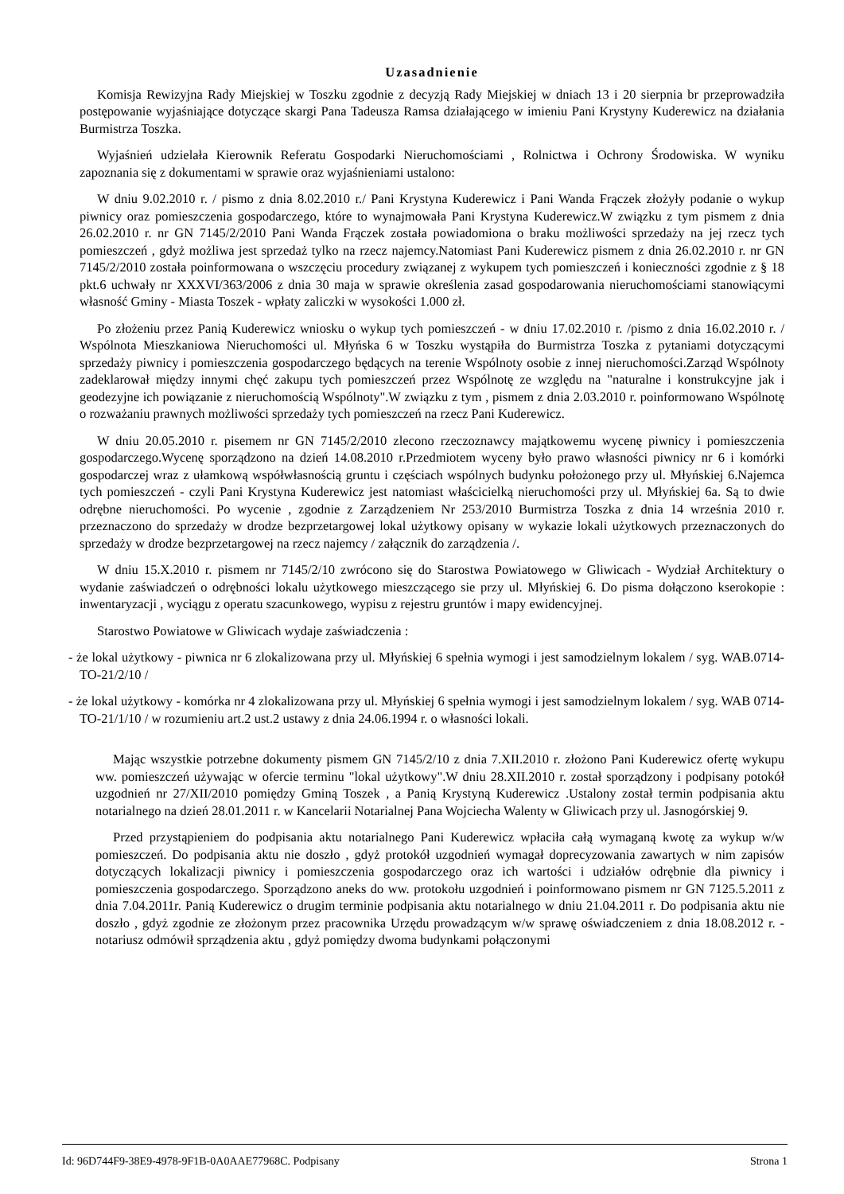Uzasadnienie
Komisja Rewizyjna Rady Miejskiej w Toszku zgodnie z decyzją Rady Miejskiej w dniach 13 i 20 sierpnia br przeprowadziła postępowanie wyjaśniające dotyczące skargi Pana Tadeusza Ramsa działającego w imieniu Pani Krystyny Kuderewicz na działania Burmistrza Toszka.
Wyjaśnień udzielała Kierownik Referatu Gospodarki Nieruchomościami , Rolnictwa i Ochrony Środowiska. W wyniku zapoznania się z dokumentami w sprawie oraz wyjaśnieniami ustalono:
W dniu 9.02.2010 r. / pismo z dnia 8.02.2010 r./ Pani Krystyna Kuderewicz i Pani Wanda Frączek złożyły podanie o wykup piwnicy oraz pomieszczenia gospodarczego, które to wynajmowała Pani Krystyna Kuderewicz.W związku z tym pismem z dnia 26.02.2010 r. nr GN 7145/2/2010 Pani Wanda Frączek została powiadomiona o braku możliwości sprzedaży na jej rzecz tych pomieszczeń , gdyż możliwa jest sprzedaż tylko na rzecz najemcy.Natomiast Pani Kuderewicz pismem z dnia 26.02.2010 r. nr GN 7145/2/2010 została poinformowana o wszczęciu procedury związanej z wykupem tych pomieszczeń i konieczności zgodnie z § 18 pkt.6 uchwały nr XXXVI/363/2006 z dnia 30 maja w sprawie określenia zasad gospodarowania nieruchomościami stanowiącymi własność Gminy - Miasta Toszek - wpłaty zaliczki w wysokości 1.000 zł.
Po złożeniu przez Panią Kuderewicz wniosku o wykup tych pomieszczeń - w dniu 17.02.2010 r. /pismo z dnia 16.02.2010 r. / Wspólnota Mieszkaniowa Nieruchomości ul. Młyńska 6 w Toszku wystąpiła do Burmistrza Toszka z pytaniami dotyczącymi sprzedaży piwnicy i pomieszczenia gospodarczego będących na terenie Wspólnoty osobie z innej nieruchomości.Zarząd Wspólnoty zadeklarował między innymi chęć zakupu tych pomieszczeń przez Wspólnotę ze względu na "naturalne i konstrukcyjne jak i geodezyjne ich powiązanie z nieruchomością Wspólnoty".W związku z tym , pismem z dnia 2.03.2010 r. poinformowano Wspólnotę o rozważaniu prawnych możliwości sprzedaży tych pomieszczeń na rzecz Pani Kuderewicz.
W dniu 20.05.2010 r. pisemem nr GN 7145/2/2010 zlecono rzeczoznawcy majątkowemu wycenę piwnicy i pomieszczenia gospodarczego.Wycenę sporządzono na dzień 14.08.2010 r.Przedmiotem wyceny było prawo własności piwnicy nr 6 i komórki gospodarczej wraz z ułamkową współwłasnością gruntu i częściach wspólnych budynku położonego przy ul. Młyńskiej 6.Najemca tych pomieszczeń - czyli Pani Krystyna Kuderewicz jest natomiast właścicielką nieruchomości przy ul. Młyńskiej 6a. Są to dwie odrębne nieruchomości. Po wycenie , zgodnie z Zarządzeniem Nr 253/2010 Burmistrza Toszka z dnia 14 września 2010 r. przeznaczono do sprzedaży w drodze bezprzetargowej lokal użytkowy opisany w wykazie lokali użytkowych przeznaczonych do sprzedaży w drodze bezprzetargowej na rzecz najemcy / załącznik do zarządzenia /.
W dniu 15.X.2010 r. pismem nr 7145/2/10 zwrócono się do Starostwa Powiatowego w Gliwicach - Wydział Architektury o wydanie zaświadczeń o odrębności lokalu użytkowego mieszczącego sie przy ul. Młyńskiej 6. Do pisma dołączono kserokopie : inwentaryzacji , wyciągu z operatu szacunkowego, wypisu z rejestru gruntów i mapy ewidencyjnej.
Starostwo Powiatowe w Gliwicach wydaje zaświadczenia :
- że lokal użytkowy - piwnica nr 6 zlokalizowana przy ul. Młyńskiej 6 spełnia wymogi i jest samodzielnym lokalem / syg. WAB.0714-TO-21/2/10 /
- że lokal użytkowy - komórka nr 4 zlokalizowana przy ul. Młyńskiej 6 spełnia wymogi i jest samodzielnym lokalem / syg. WAB 0714-TO-21/1/10 / w rozumieniu art.2 ust.2 ustawy z dnia 24.06.1994 r. o własności lokali.
Mając wszystkie potrzebne dokumenty pismem GN 7145/2/10 z dnia 7.XII.2010 r. złożono Pani Kuderewicz ofertę wykupu ww. pomieszczeń używając w ofercie terminu "lokal użytkowy".W dniu 28.XII.2010 r. został sporządzony i podpisany potokół uzgodnień nr 27/XII/2010 pomiędzy Gminą Toszek , a Panią Krystyną Kuderewicz .Ustalony został termin podpisania aktu notarialnego na dzień 28.01.2011 r. w Kancelarii Notarialnej Pana Wojciecha Walenty w Gliwicach przy ul. Jasnogórskiej 9.
Przed przystąpieniem do podpisania aktu notarialnego Pani Kuderewicz wpłaciła całą wymaganą kwotę za wykup w/w pomieszczeń. Do podpisania aktu nie doszło , gdyż protokół uzgodnień wymagał doprecyzowania zawartych w nim zapisów dotyczących lokalizacji piwnicy i pomieszczenia gospodarczego oraz ich wartości i udziałów odrębnie dla piwnicy i pomieszczenia gospodarczego. Sporządzono aneks do ww. protokołu uzgodnień i poinformowano pismem nr GN 7125.5.2011 z dnia 7.04.2011r. Panią Kuderewicz o drugim terminie podpisania aktu notarialnego w dniu 21.04.2011 r. Do podpisania aktu nie doszło , gdyż zgodnie ze złożonym przez pracownika Urzędu prowadzącym w/w sprawę oświadczeniem z dnia 18.08.2012 r. - notariusz odmówił sprządzenia aktu , gdyż pomiędzy dwoma budynkami połączonymi
Id: 96D744F9-38E9-4978-9F1B-0A0AAE77968C. Podpisany Strona 1